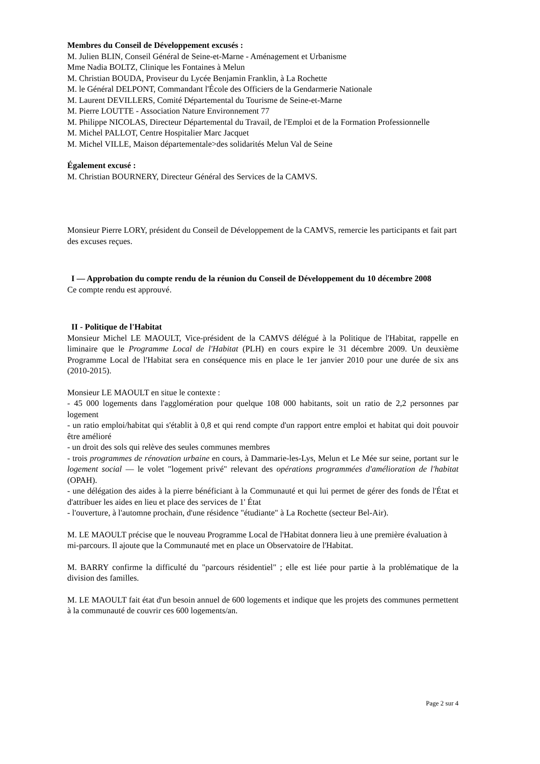Membres du Conseil de Développement excusés :
M. Julien BLIN, Conseil Général de Seine-et-Marne - Aménagement et Urbanisme
Mme Nadia BOLTZ, Clinique les Fontaines à Melun
M. Christian BOUDA, Proviseur du Lycée Benjamin Franklin, à La Rochette
M. le Général DELPONT, Commandant l'École des Officiers de la Gendarmerie Nationale
M. Laurent DEVILLERS, Comité Départemental du Tourisme de Seine-et-Marne
M. Pierre LOUTTE - Association Nature Environnement 77
M. Philippe NICOLAS, Directeur Départemental du Travail, de l'Emploi et de la Formation Professionnelle
M. Michel PALLOT, Centre Hospitalier Marc Jacquet
M. Michel VILLE, Maison départementale>des solidarités Melun Val de Seine
Également excusé :
M. Christian BOURNERY, Directeur Général des Services de la CAMVS.
Monsieur Pierre LORY, président du Conseil de Développement de la CAMVS, remercie les participants et fait part des excuses reçues.
I — Approbation du compte rendu de la réunion du Conseil de Développement du 10 décembre 2008
Ce compte rendu est approuvé.
II - Politique de l'Habitat
Monsieur Michel LE MAOULT, Vice-président de la CAMVS délégué à la Politique de l'Habitat, rappelle en liminaire que le Programme Local de l'Habitat (PLH) en cours expire le 31 décembre 2009. Un deuxième Programme Local de l'Habitat sera en conséquence mis en place le 1er janvier 2010 pour une durée de six ans (2010-2015).
Monsieur LE MAOULT en situe le contexte :
- 45 000 logements dans l'agglomération pour quelque 108 000 habitants, soit un ratio de 2,2 personnes par logement
- un ratio emploi/habitat qui s'établit à 0,8 et qui rend compte d'un rapport entre emploi et habitat qui doit pouvoir être amélioré
- un droit des sols qui relève des seules communes membres
- trois programmes de rénovation urbaine en cours, à Dammarie-les-Lys, Melun et Le Mée sur seine, portant sur le logement social — le volet "logement privé" relevant des opérations programmées d'amélioration de l'habitat (OPAH).
- une délégation des aides à la pierre bénéficiant à la Communauté et qui lui permet de gérer des fonds de l'État et d'attribuer les aides en lieu et place des services de 1' État
- l'ouverture, à l'automne prochain, d'une résidence "étudiante" à La Rochette (secteur Bel-Air).
M. LE MAOULT précise que le nouveau Programme Local de l'Habitat donnera lieu à une première évaluation à mi-parcours. Il ajoute que la Communauté met en place un Observatoire de l'Habitat.
M. BARRY confirme la difficulté du "parcours résidentiel" ; elle est liée pour partie à la problématique de la division des familles.
M. LE MAOULT fait état d'un besoin annuel de 600 logements et indique que les projets des communes permettent à la communauté de couvrir ces 600 logements/an.
Page 2 sur 4